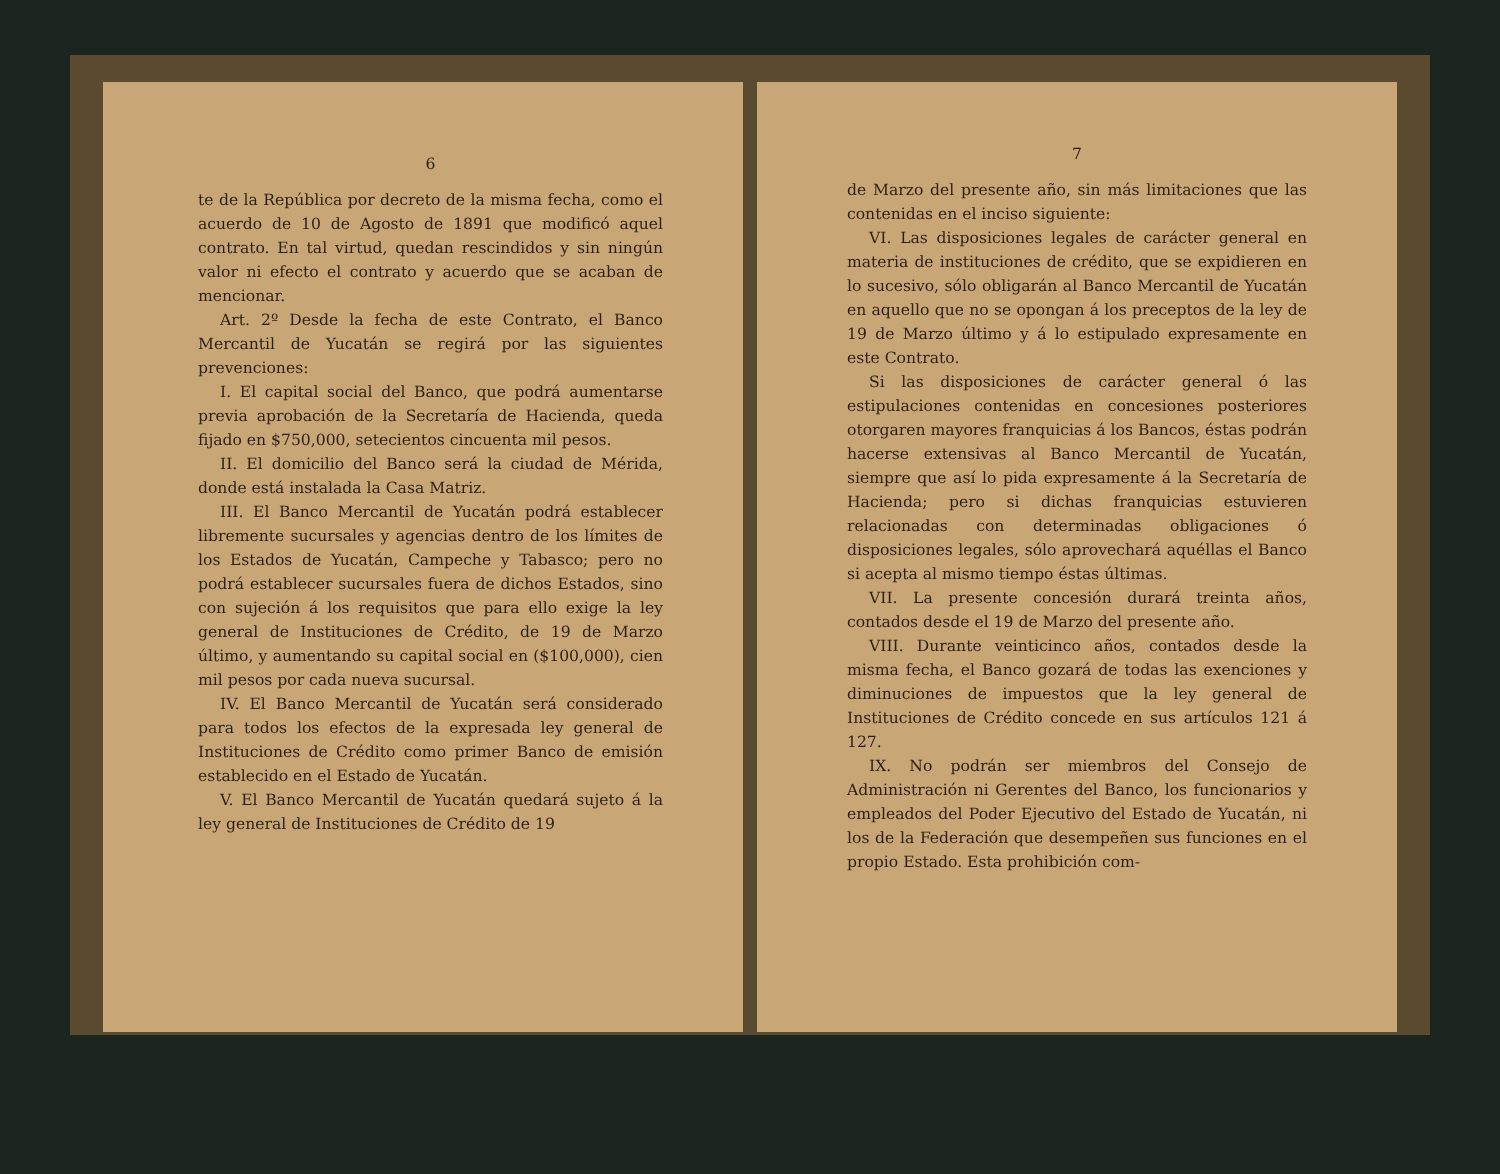6
te de la República por decreto de la misma fecha, como el acuerdo de 10 de Agosto de 1891 que modificó aquel contrato. En tal virtud, quedan rescindidos y sin ningún valor ni efecto el contrato y acuerdo que se acaban de mencionar.
Art. 2º Desde la fecha de este Contrato, el Banco Mercantil de Yucatán se regirá por las siguientes prevenciones:
I. El capital social del Banco, que podrá aumentarse previa aprobación de la Secretaría de Hacienda, queda fijado en $750,000, setecientos cincuenta mil pesos.
II. El domicilio del Banco será la ciudad de Mérida, donde está instalada la Casa Matriz.
III. El Banco Mercantil de Yucatán podrá establecer libremente sucursales y agencias dentro de los límites de los Estados de Yucatán, Campeche y Tabasco; pero no podrá establecer sucursales fuera de dichos Estados, sino con sujeción á los requisitos que para ello exige la ley general de Instituciones de Crédito, de 19 de Marzo último, y aumentando su capital social en ($100,000), cien mil pesos por cada nueva sucursal.
IV. El Banco Mercantil de Yucatán será considerado para todos los efectos de la expresada ley general de Instituciones de Crédito como primer Banco de emisión establecido en el Estado de Yucatán.
V. El Banco Mercantil de Yucatán quedará sujeto á la ley general de Instituciones de Crédito de 19
7
de Marzo del presente año, sin más limitaciones que las contenidas en el inciso siguiente:
VI. Las disposiciones legales de carácter general en materia de instituciones de crédito, que se expidieren en lo sucesivo, sólo obligarán al Banco Mercantil de Yucatán en aquello que no se opongan á los preceptos de la ley de 19 de Marzo último y á lo estipulado expresamente en este Contrato.
Si las disposiciones de carácter general ó las estipulaciones contenidas en concesiones posteriores otorgaren mayores franquicias á los Bancos, éstas podrán hacerse extensivas al Banco Mercantil de Yucatán, siempre que así lo pida expresamente á la Secretaría de Hacienda; pero si dichas franquicias estuvieren relacionadas con determinadas obligaciones ó disposiciones legales, sólo aprovechará aquéllas el Banco si acepta al mismo tiempo éstas últimas.
VII. La presente concesión durará treinta años, contados desde el 19 de Marzo del presente año.
VIII. Durante veinticinco años, contados desde la misma fecha, el Banco gozará de todas las exenciones y diminuciones de impuestos que la ley general de Instituciones de Crédito concede en sus artículos 121 á 127.
IX. No podrán ser miembros del Consejo de Administración ni Gerentes del Banco, los funcionarios y empleados del Poder Ejecutivo del Estado de Yucatán, ni los de la Federación que desempeñen sus funciones en el propio Estado. Esta prohibición com-